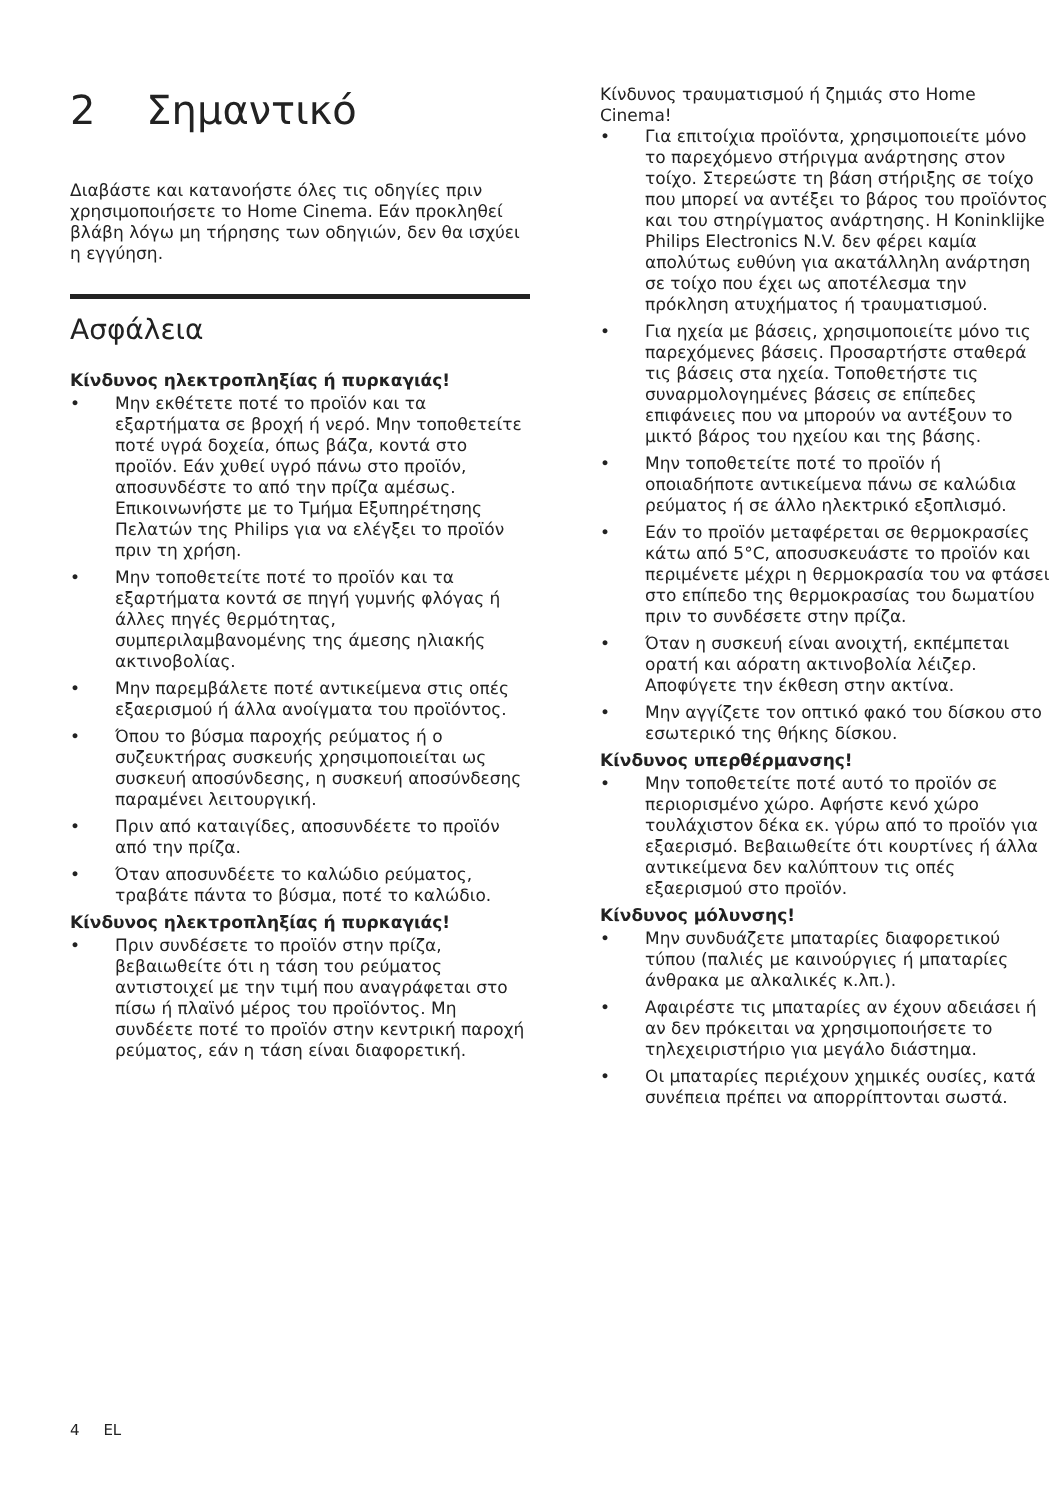2 Σημαντικό
Διαβάστε και κατανοήστε όλες τις οδηγίες πριν χρησιμοποιήσετε το Home Cinema. Εάν προκληθεί βλάβη λόγω μη τήρησης των οδηγιών, δεν θα ισχύει η εγγύηση.
Ασφάλεια
Κίνδυνος ηλεκτροπληξίας ή πυρκαγιάς!
• Μην εκθέτετε ποτέ το προϊόν και τα εξαρτήματα σε βροχή ή νερό. Μην τοποθετείτε ποτέ υγρά δοχεία, όπως βάζα, κοντά στο προϊόν. Εάν χυθεί υγρό πάνω στο προϊόν, αποσυνδέστε το από την πρίζα αμέσως. Επικοινωνήστε με το Τμήμα Εξυπηρέτησης Πελατών της Philips για να ελέγξει το προϊόν πριν τη χρήση.
• Μην τοποθετείτε ποτέ το προϊόν και τα εξαρτήματα κοντά σε πηγή γυμνής φλόγας ή άλλες πηγές θερμότητας, συμπεριλαμβανομένης της άμεσης ηλιακής ακτινοβολίας.
• Μην παρεμβάλετε ποτέ αντικείμενα στις οπές εξαερισμού ή άλλα ανοίγματα του προϊόντος.
• Όπου το βύσμα παροχής ρεύματος ή ο συζευκτήρας συσκευής χρησιμοποιείται ως συσκευή αποσύνδεσης, η συσκευή αποσύνδεσης παραμένει λειτουργική.
• Πριν από καταιγίδες, αποσυνδέετε το προϊόν από την πρίζα.
• Όταν αποσυνδέετε το καλώδιο ρεύματος, τραβάτε πάντα το βύσμα, ποτέ το καλώδιο.
Κίνδυνος ηλεκτροπληξίας ή πυρκαγιάς!
• Πριν συνδέσετε το προϊόν στην πρίζα, βεβαιωθείτε ότι η τάση του ρεύματος αντιστοιχεί με την τιμή που αναγράφεται στο πίσω ή πλαϊνό μέρος του προϊόντος. Μη συνδέετε ποτέ το προϊόν στην κεντρική παροχή ρεύματος, εάν η τάση είναι διαφορετική.
Κίνδυνος τραυματισμού ή ζημιάς στο Home Cinema!
• Για επιτοίχια προϊόντα, χρησιμοποιείτε μόνο το παρεχόμενο στήριγμα ανάρτησης στον τοίχο. Στερεώστε τη βάση στήριξης σε τοίχο που μπορεί να αντέξει το βάρος του προϊόντος και του στηρίγματος ανάρτησης. Η Koninklijke Philips Electronics N.V. δεν φέρει καμία απολύτως ευθύνη για ακατάλληλη ανάρτηση σε τοίχο που έχει ως αποτέλεσμα την πρόκληση ατυχήματος ή τραυματισμού.
• Για ηχεία με βάσεις, χρησιμοποιείτε μόνο τις παρεχόμενες βάσεις. Προσαρτήστε σταθερά τις βάσεις στα ηχεία. Τοποθετήστε τις συναρμολογημένες βάσεις σε επίπεδες επιφάνειες που να μπορούν να αντέξουν το μικτό βάρος του ηχείου και της βάσης.
• Μην τοποθετείτε ποτέ το προϊόν ή οποιαδήποτε αντικείμενα πάνω σε καλώδια ρεύματος ή σε άλλο ηλεκτρικό εξοπλισμό.
• Εάν το προϊόν μεταφέρεται σε θερμοκρασίες κάτω από 5°C, αποσυσκευάστε το προϊόν και περιμένετε μέχρι η θερμοκρασία του να φτάσει στο επίπεδο της θερμοκρασίας του δωματίου πριν το συνδέσετε στην πρίζα.
• Όταν η συσκευή είναι ανοιχτή, εκπέμπεται ορατή και αόρατη ακτινοβολία λέιζερ. Αποφύγετε την έκθεση στην ακτίνα.
• Μην αγγίζετε τον οπτικό φακό του δίσκου στο εσωτερικό της θήκης δίσκου.
Κίνδυνος υπερθέρμανσης!
• Μην τοποθετείτε ποτέ αυτό το προϊόν σε περιορισμένο χώρο. Αφήστε κενό χώρο τουλάχιστον δέκα εκ. γύρω από το προϊόν για εξαερισμό. Βεβαιωθείτε ότι κουρτίνες ή άλλα αντικείμενα δεν καλύπτουν τις οπές εξαερισμού στο προϊόν.
Κίνδυνος μόλυνσης!
• Μην συνδυάζετε μπαταρίες διαφορετικού τύπου (παλιές με καινούργιες ή μπαταρίες άνθρακα με αλκαλικές κ.λπ.).
• Αφαιρέστε τις μπαταρίες αν έχουν αδειάσει ή αν δεν πρόκειται να χρησιμοποιήσετε το τηλεχειριστήριο για μεγάλο διάστημα.
• Οι μπαταρίες περιέχουν χημικές ουσίες, κατά συνέπεια πρέπει να απορρίπτονται σωστά.
4 EL